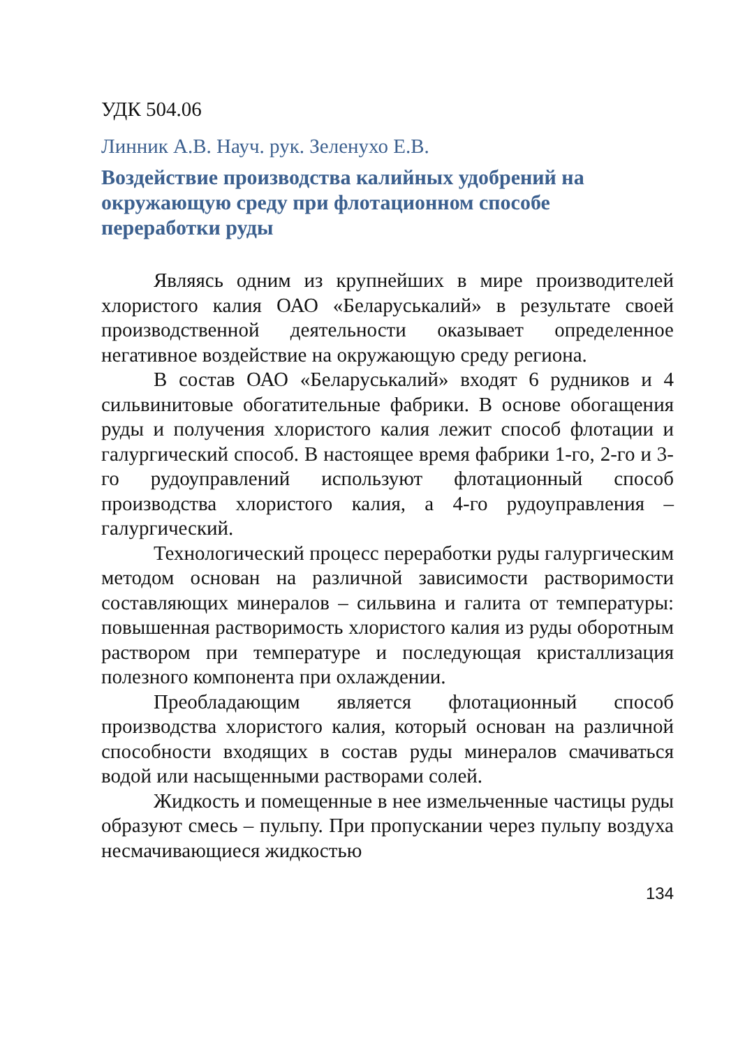УДК 504.06
Линник А.В. Науч. рук. Зеленухо Е.В.
Воздействие производства калийных удобрений на окружающую среду при флотационном способе переработки руды
Являясь одним из крупнейших в мире производителей хлористого калия ОАО «Беларуськалий» в результате своей производственной деятельности оказывает определенное негативное воздействие на окружающую среду региона.
В состав ОАО «Беларуськалий» входят 6 рудников и 4 сильвинитовые обогатительные фабрики. В основе обогащения руды и получения хлористого калия лежит способ флотации и галургический способ. В настоящее время фабрики 1-го, 2-го и 3-го рудоуправлений используют флотационный способ производства хлористого калия, а 4-го рудоуправления – галургический.
Технологический процесс переработки руды галургическим методом основан на различной зависимости растворимости составляющих минералов – сильвина и галита от температуры: повышенная растворимость хлористого калия из руды оборотным раствором при температуре и последующая кристаллизация полезного компонента при охлаждении.
Преобладающим является флотационный способ производства хлористого калия, который основан на различной способности входящих в состав руды минералов смачиваться водой или насыщенными растворами солей.
Жидкость и помещенные в нее измельченные частицы руды образуют смесь – пульпу. При пропускании через пульпу воздуха несмачивающиеся жидкостью
134